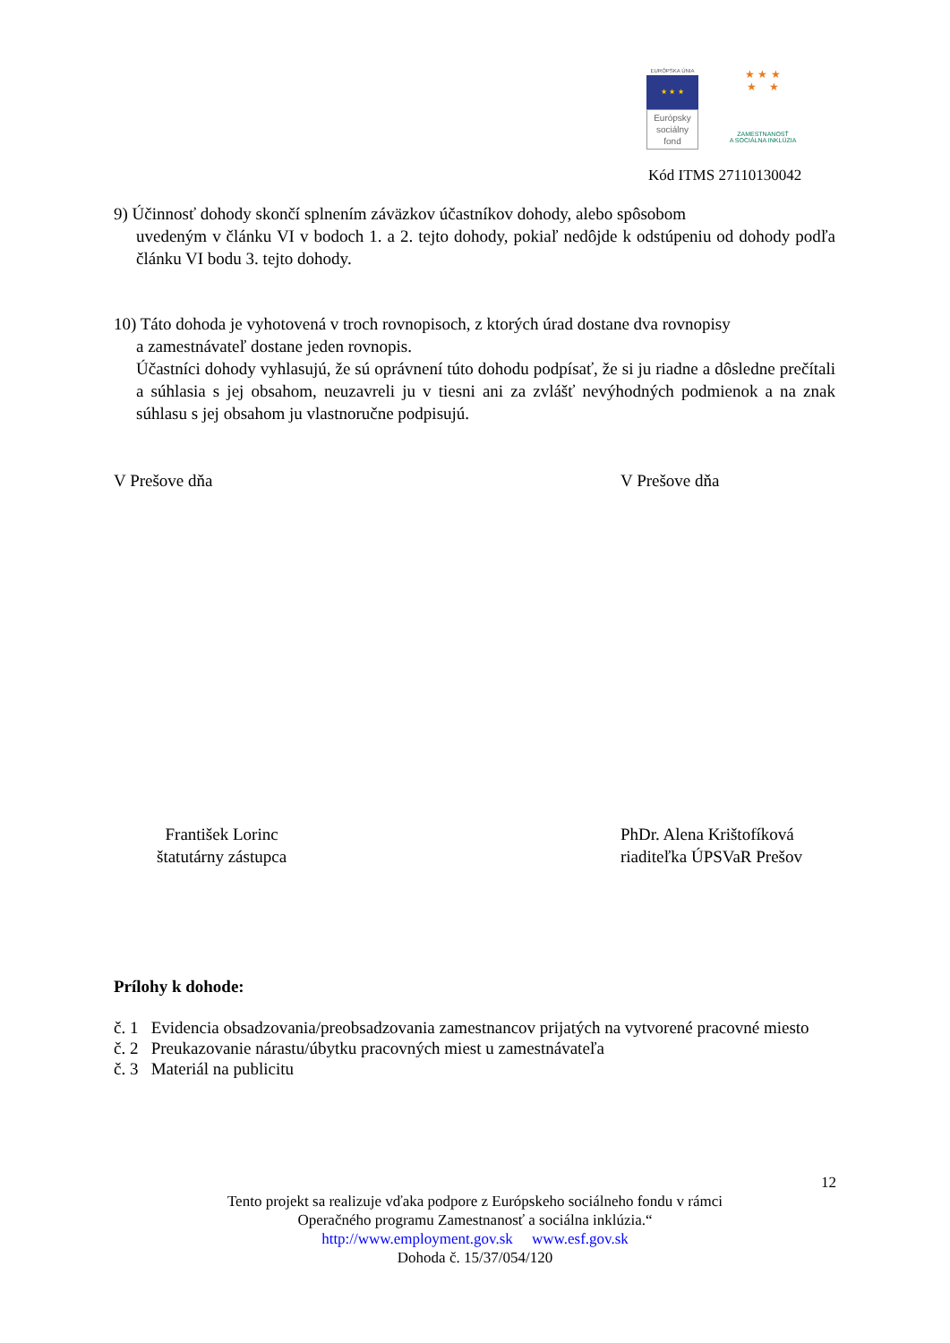EURÓPSKA ÚNIA
★ ★ ★
Európsky
sociálny
fond
★ ★ ★
★ ★
ZAMESTNANOSŤ
A SOCIÁLNA INKLÚZIA
Kód ITMS 27110130042
9) Účinnosť dohody skončí splnením záväzkov účastníkov dohody, alebo spôsobom
uvedeným v článku VI v bodoch 1. a 2. tejto dohody, pokiaľ nedôjde k odstúpeniu od dohody podľa článku VI bodu 3. tejto dohody.
10) Táto dohoda je vyhotovená v troch rovnopisoch, z ktorých úrad dostane dva rovnopisy
a zamestnávateľ dostane jeden rovnopis.
Účastníci dohody vyhlasujú, že sú oprávnení túto dohodu podpísať, že si ju riadne a dôsledne prečítali a súhlasia s jej obsahom, neuzavreli ju v tiesni ani za zvlášť nevýhodných podmienok a na znak súhlasu s jej obsahom ju vlastnoručne podpisujú.
V Prešove dňa V Prešove dňa
František Lorinc
štatutárny zástupca PhDr. Alena Krištofíková
riaditeľka ÚPSVaR Prešov
Prílohy k dohode:
č. 1 Evidencia obsadzovania/preobsadzovania zamestnancov prijatých na vytvorené pracovné miesto
č. 2 Preukazovanie nárastu/úbytku pracovných miest u zamestnávateľa
č. 3 Materiál na publicitu
12
Tento projekt sa realizuje vďaka podpore z Európskeho sociálneho fondu v rámci
Operačného programu Zamestnanosť a sociálna inklúzia.“
http://www.employment.gov.sk www.esf.gov.sk
Dohoda č. 15/37/054/120